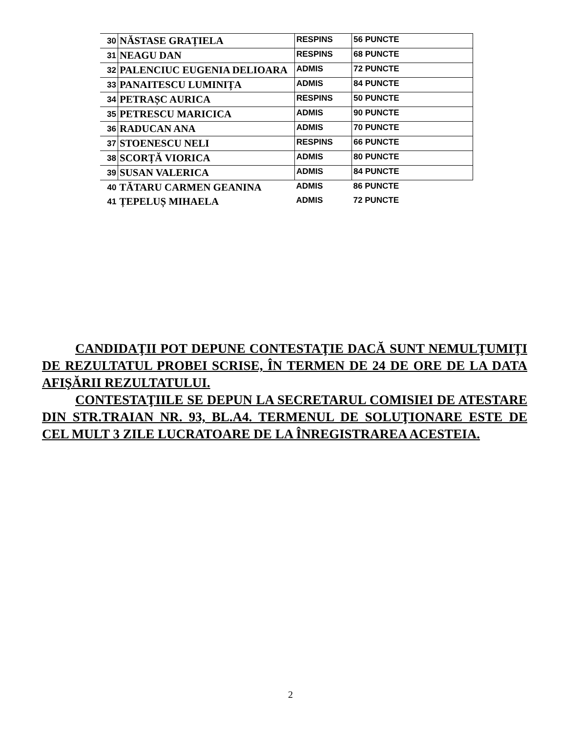| 30 | NĂSTASE GRAȚIELA | RESPINS | 56 PUNCTE |
| 31 | NEAGU DAN | RESPINS | 68 PUNCTE |
| 32 | PALENCIUC EUGENIA DELIOARA | ADMIS | 72 PUNCTE |
| 33 | PANAITESCU LUMINIȚA | ADMIS | 84 PUNCTE |
| 34 | PETRAȘC AURICA | RESPINS | 50 PUNCTE |
| 35 | PETRESCU MARICICA | ADMIS | 90 PUNCTE |
| 36 | RADUCAN ANA | ADMIS | 70 PUNCTE |
| 37 | STOENESCU NELI | RESPINS | 66 PUNCTE |
| 38 | SCORȚĂ VIORICA | ADMIS | 80 PUNCTE |
| 39 | SUSAN VALERICA | ADMIS | 84 PUNCTE |
| 40 | TĂTARU CARMEN GEANINA | ADMIS | 86 PUNCTE |
| 41 | ȚEPELUȘ MIHAELA | ADMIS | 72 PUNCTE |
CANDIDAŢII POT DEPUNE CONTESTAŢIE DACĂ SUNT NEMULŢUMIŢI DE REZULTATUL PROBEI SCRISE, ÎN TERMEN DE 24 DE ORE DE LA DATA AFIŞĂRII REZULTATULUI.
CONTESTAŢIILE SE DEPUN LA SECRETARUL COMISIEI DE ATESTARE DIN STR.TRAIAN NR. 93, BL.A4. TERMENUL DE SOLUŢIONARE ESTE DE CEL MULT 3 ZILE LUCRATOARE DE LA ÎNREGISTRAREA ACESTEIA.
2